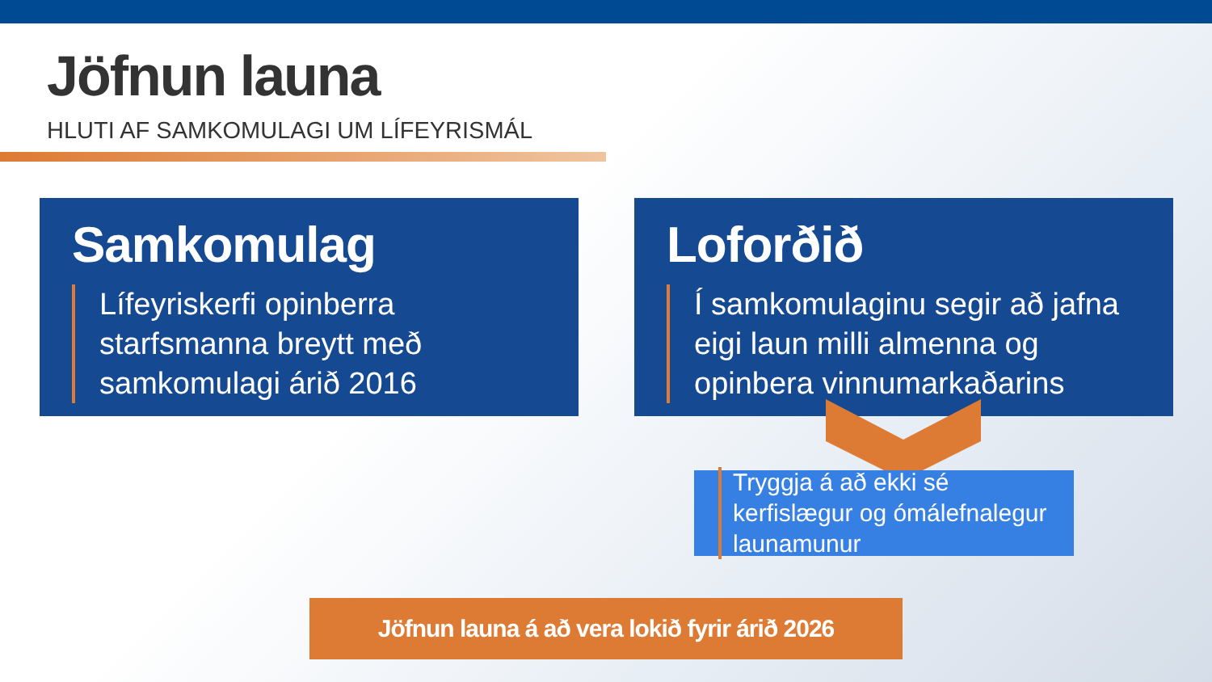Jöfnun launa
HLUTI AF SAMKOMULAGI UM LÍFEYRISMÁL
Samkomulag
Lífeyriskerfi opinberra starfsmanna breytt með samkomulagi árið 2016
Loforðið
Í samkomulaginu segir að jafna eigi laun milli almenna og opinbera vinnumarkaðarins
Tryggja á að ekki sé kerfislægur og ómálefnalegur launamunur
Jöfnun launa á að vera lokið fyrir árið 2026